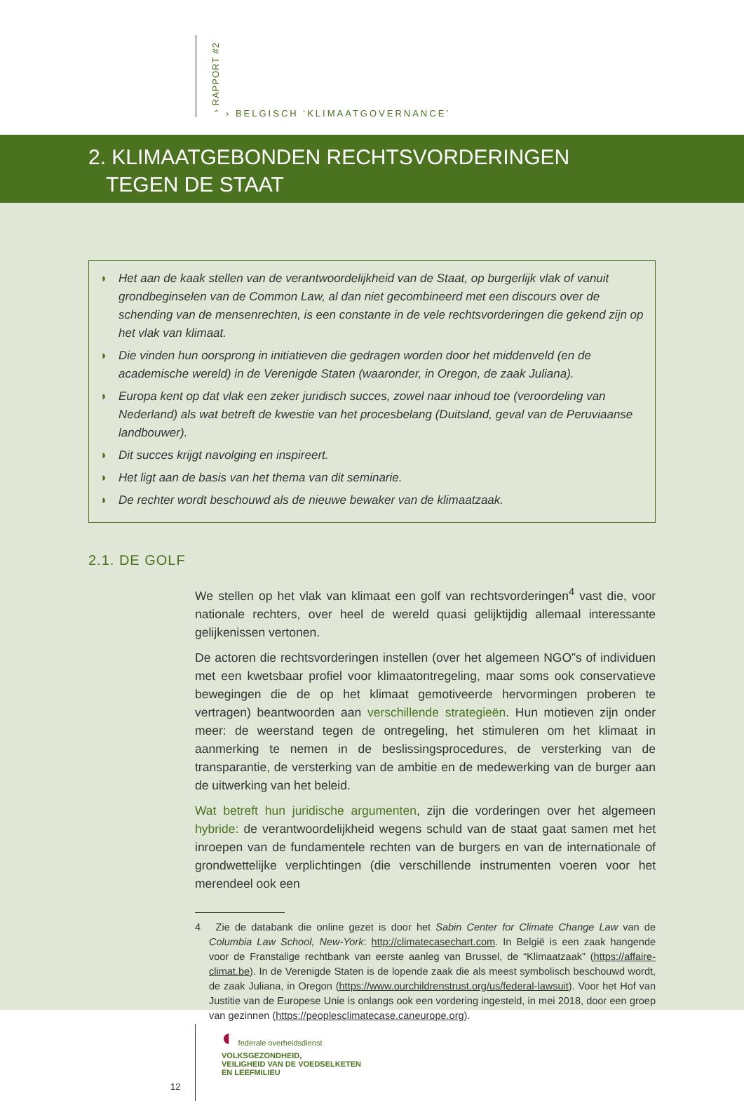› RAPPORT #2
› BELGISCH ‘KLIMAATGOVERNANCE’
2. KLIMAATGEBONDEN RECHTSVORDERINGEN
TEGEN DE STAAT
◗ Het aan de kaak stellen van de verantwoordelijkheid van de Staat, op burgerlijk vlak of vanuit grondbeginselen van de Common Law, al dan niet gecombineerd met een discours over de schending van de mensenrechten, is een constante in de vele rechtsvorderingen die gekend zijn op het vlak van klimaat.
◗ Die vinden hun oorsprong in initiatieven die gedragen worden door het middenveld (en de academische wereld) in de Verenigde Staten (waaronder, in Oregon, de zaak Juliana).
◗ Europa kent op dat vlak een zeker juridisch succes, zowel naar inhoud toe (veroordeling van Nederland) als wat betreft de kwestie van het procesbelang (Duitsland, geval van de Peruviaanse landbouwer).
◗ Dit succes krijgt navolging en inspireert.
◗ Het ligt aan de basis van het thema van dit seminarie.
◗ De rechter wordt beschouwd als de nieuwe bewaker van de klimaatzaak.
2.1. DE GOLF
We stellen op het vlak van klimaat een golf van rechtsvorderingen<sup>4</sup> vast die, voor nationale rechters, over heel de wereld quasi gelijktijdig allemaal interessante gelijkenissen vertonen.
De actoren die rechtsvorderingen instellen (over het algemeen NGO”s of individuen met een kwetsbaar profiel voor klimaatontregeling, maar soms ook conservatieve bewegingen die de op het klimaat gemotiveerde hervormingen proberen te vertragen) beantwoorden aan verschillende strategieën. Hun motieven zijn onder meer: de weerstand tegen de ontregeling, het stimuleren om het klimaat in aanmerking te nemen in de beslissingsprocedures, de versterking van de transparantie, de versterking van de ambitie en de medewerking van de burger aan de uitwerking van het beleid.
Wat betreft hun juridische argumenten, zijn die vorderingen over het algemeen hybride: de verantwoordelijkheid wegens schuld van de staat gaat samen met het inroepen van de fundamentele rechten van de burgers en van de internationale of grondwettelijke verplichtingen (die verschillende instrumenten voeren voor het merendeel ook een
4 Zie de databank die online gezet is door het Sabin Center for Climate Change Law van de Columbia Law School, New-York: http://climatecasechart.com. In België is een zaak hangende voor de Franstalige rechtbank van eerste aanleg van Brussel, de “Klimaatzaak” (https://affaire-climat.be). In de Verenigde Staten is de lopende zaak die als meest symbolisch beschouwd wordt, de zaak Juliana, in Oregon (https://www.ourchildrenstrust.org/us/federal-lawsuit). Voor het Hof van Justitie van de Europese Unie is onlangs ook een vordering ingesteld, in mei 2018, door een groep van gezinnen (https://peoplesclimatecase.caneurope.org).
12
◐ federale overheidsdienst
VOLKSGEZONDHEID,
VEILIGHEID VAN DE VOEDSELKETEN
EN LEEFMILIEU